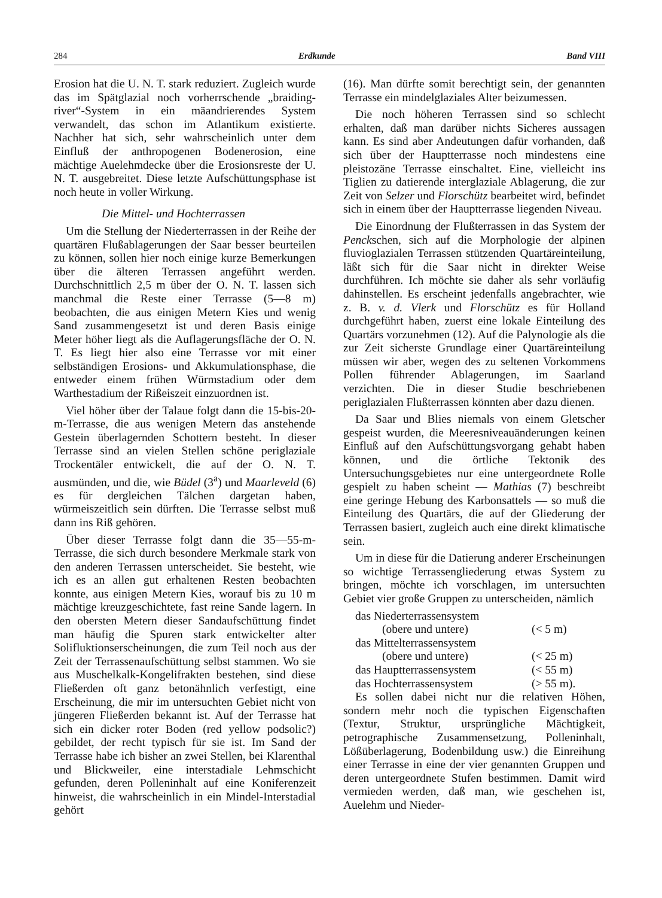284 Erdkunde Band VIII
Erosion hat die U. N. T. stark reduziert. Zugleich wurde das im Spätglazial noch vorherrschende „braiding-river“-System in ein mäandrierendes System verwandelt, das schon im Atlantikum existierte. Nachher hat sich, sehr wahrscheinlich unter dem Einfluß der anthropogenen Bodenerosion, eine mächtige Auelehmdecke über die Erosionsreste der U. N. T. ausgebreitet. Diese letzte Aufschüttungsphase ist noch heute in voller Wirkung.
Die Mittel- und Hochterrassen
Um die Stellung der Niederterrassen in der Reihe der quartären Flußablagerungen der Saar besser beurteilen zu können, sollen hier noch einige kurze Bemerkungen über die älteren Terrassen angeführt werden. Durchschnittlich 2,5 m über der O. N. T. lassen sich manchmal die Reste einer Terrasse (5—8 m) beobachten, die aus einigen Metern Kies und wenig Sand zusammengesetzt ist und deren Basis einige Meter höher liegt als die Auflagerungsfläche der O. N. T. Es liegt hier also eine Terrasse vor mit einer selbständigen Erosions- und Akkumulationsphase, die entweder einem frühen Würmstadium oder dem Warthestadium der Rißeiszeit einzuordnen ist.
Viel höher über der Talaue folgt dann die 15-bis-20-m-Terrasse, die aus wenigen Metern das anstehende Gestein überlagernden Schottern besteht. In dieser Terrasse sind an vielen Stellen schöne periglaziale Trockentäler entwickelt, die auf der O. N. T. ausmünden, und die, wie Büdel (3<sup>a</sup>) und Maarleveld (6) es für dergleichen Tälchen dargetan haben, würmeiszeitlich sein dürften. Die Terrasse selbst muß dann ins Riß gehören.
Über dieser Terrasse folgt dann die 35—55-m-Terrasse, die sich durch besondere Merkmale stark von den anderen Terrassen unterscheidet. Sie besteht, wie ich es an allen gut erhaltenen Resten beobachten konnte, aus einigen Metern Kies, worauf bis zu 10 m mächtige kreuzgeschichtete, fast reine Sande lagern. In den obersten Metern dieser Sandaufschüttung findet man häufig die Spuren stark entwickelter alter Solifluktionserscheinungen, die zum Teil noch aus der Zeit der Terrassenaufschüttung selbst stammen. Wo sie aus Muschelkalk-Kongelifrakten bestehen, sind diese Fließerden oft ganz betonähnlich verfestigt, eine Erscheinung, die mir im untersuchten Gebiet nicht von jüngeren Fließerden bekannt ist. Auf der Terrasse hat sich ein dicker roter Boden (red yellow podsolic?) gebildet, der recht typisch für sie ist. Im Sand der Terrasse habe ich bisher an zwei Stellen, bei Klarenthal und Blickweiler, eine interstadiale Lehmschicht gefunden, deren Polleninhalt auf eine Koniferenzeit hinweist, die wahrscheinlich in ein Mindel-Interstadial gehört
(16). Man dürfte somit berechtigt sein, der genannten Terrasse ein mindelglaziales Alter beizumessen.
Die noch höheren Terrassen sind so schlecht erhalten, daß man darüber nichts Sicheres aussagen kann. Es sind aber Andeutungen dafür vorhanden, daß sich über der Hauptterrasse noch mindestens eine pleistozäne Terrasse einschaltet. Eine, vielleicht ins Tiglien zu datierende interglaziale Ablagerung, die zur Zeit von Selzer und Florschütz bearbeitet wird, befindet sich in einem über der Hauptterrasse liegenden Niveau.
Die Einordnung der Flußterrassen in das System der Penckschen, sich auf die Morphologie der alpinen fluvioglazialen Terrassen stützenden Quartäreinteilung, läßt sich für die Saar nicht in direkter Weise durchführen. Ich möchte sie daher als sehr vorläufig dahinstellen. Es erscheint jedenfalls angebrachter, wie z. B. v. d. Vlerk und Florschütz es für Holland durchgeführt haben, zuerst eine lokale Einteilung des Quartärs vorzunehmen (12). Auf die Palynologie als die zur Zeit sicherste Grundlage einer Quartäreinteilung müssen wir aber, wegen des zu seltenen Vorkommens Pollen führender Ablagerungen, im Saarland verzichten. Die in dieser Studie beschriebenen periglazialen Flußterrassen könnten aber dazu dienen.
Da Saar und Blies niemals von einem Gletscher gespeist wurden, die Meeresniveauänderungen keinen Einfluß auf den Aufschüttungsvorgang gehabt haben können, und die örtliche Tektonik des Untersuchungsgebietes nur eine untergeordnete Rolle gespielt zu haben scheint — Mathias (7) beschreibt eine geringe Hebung des Karbonsattels — so muß die Einteilung des Quartärs, die auf der Gliederung der Terrassen basiert, zugleich auch eine direkt klimatische sein.
Um in diese für die Datierung anderer Erscheinungen so wichtige Terrassengliederung etwas System zu bringen, möchte ich vorschlagen, im untersuchten Gebiet vier große Gruppen zu unterscheiden, nämlich
| das Niederterrassensystem | |
| (obere und untere) | (< 5 m) |
| das Mittelterrassensystem | |
| (obere und untere) | (< 25 m) |
| das Hauptterrassensystem | (< 55 m) |
| das Hochterrassensystem | (> 55 m). |
Es sollen dabei nicht nur die relativen Höhen, sondern mehr noch die typischen Eigenschaften (Textur, Struktur, ursprüngliche Mächtigkeit, petrographische Zusammensetzung, Polleninhalt, Lößüberlagerung, Bodenbildung usw.) die Einreihung einer Terrasse in eine der vier genannten Gruppen und deren untergeordnete Stufen bestimmen. Damit wird vermieden werden, daß man, wie geschehen ist, Auelehm und Nieder-